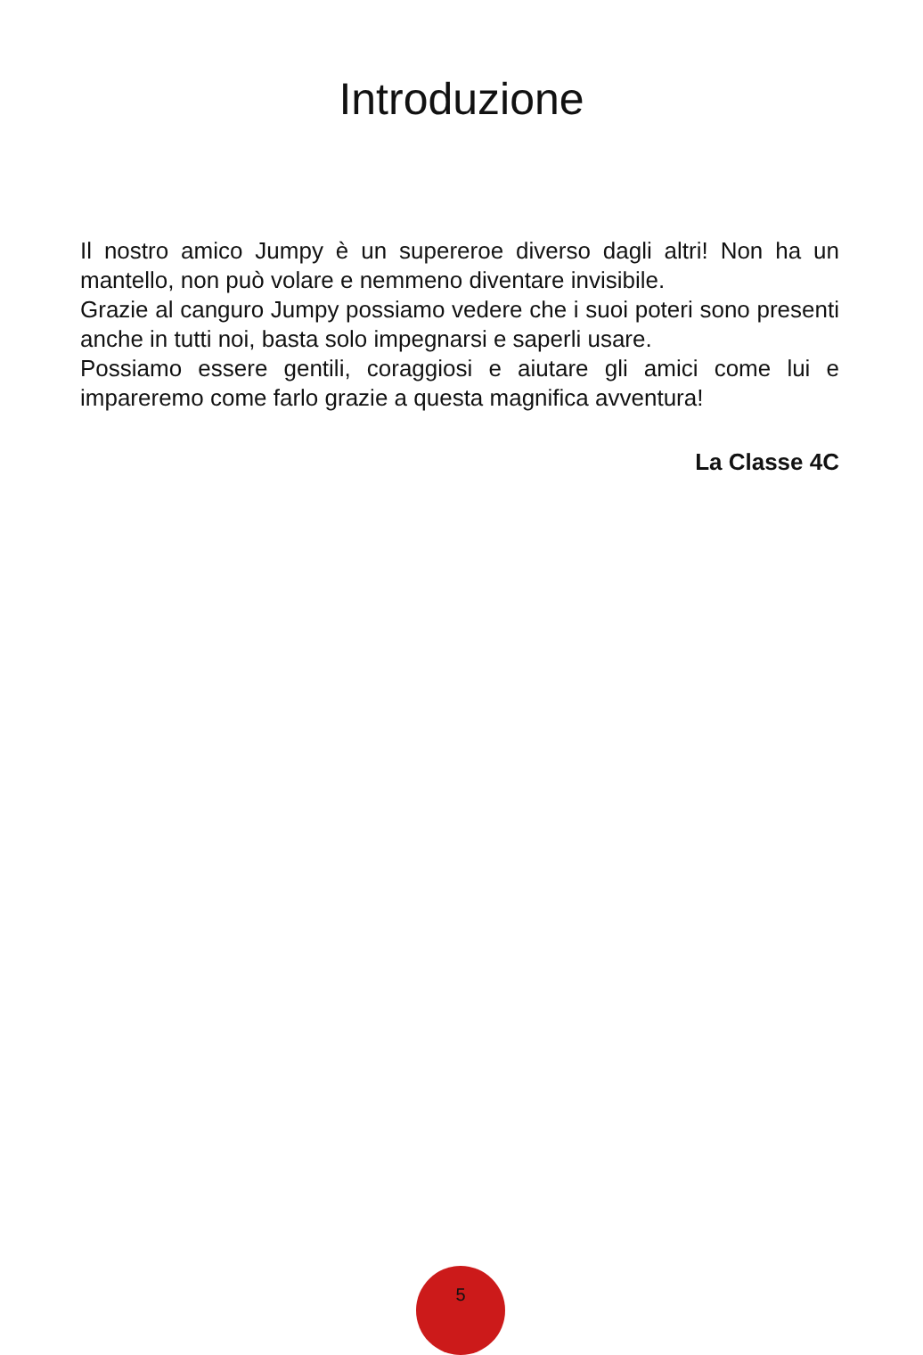Introduzione
Il nostro amico Jumpy è un supereroe diverso dagli altri! Non ha un mantello, non può volare e nemmeno diventare invisibile.
Grazie al canguro Jumpy possiamo vedere che i suoi poteri sono presenti anche in tutti noi, basta solo impegnarsi e saperli usare.
Possiamo essere gentili, coraggiosi e aiutare gli amici come lui e impareremo come farlo grazie a questa magnifica avventura!
La Classe 4C
5